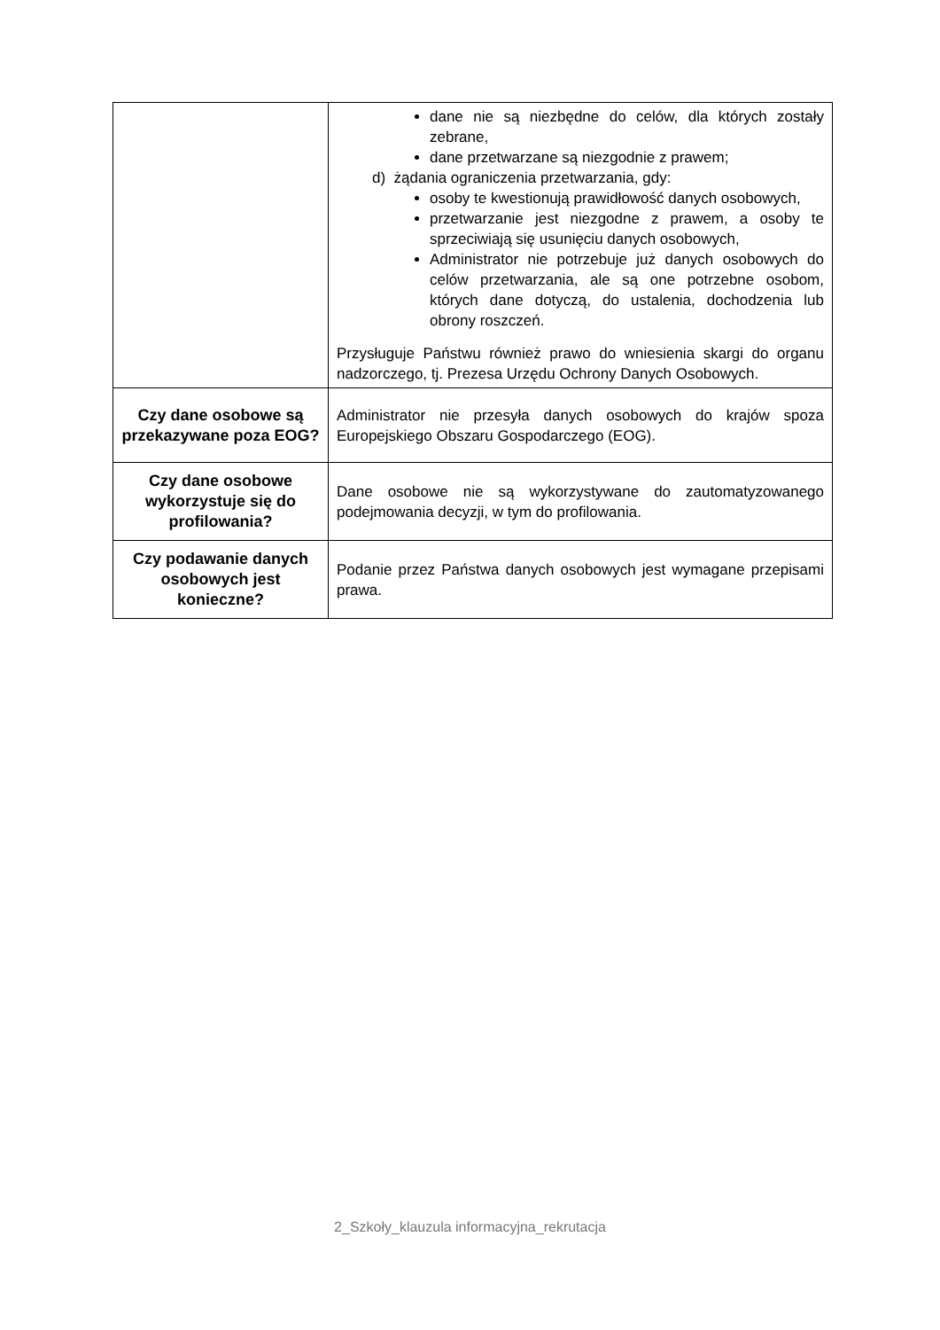| | dane nie są niezbędne do celów, dla których zostały zebrane, dane przetwarzane są niezgodnie z prawem; d) żądania ograniczenia przetwarzania, gdy: osoby te kwestionują prawidłowość danych osobowych, przetwarzanie jest niezgodne z prawem, a osoby te sprzeciwiają się usunięciu danych osobowych, Administrator nie potrzebuje już danych osobowych do celów przetwarzania, ale są one potrzebne osobom, których dane dotyczą, do ustalenia, dochodzenia lub obrony roszczeń. Przysługuje Państwu również prawo do wniesienia skargi do organu nadzorczego, tj. Prezesa Urzędu Ochrony Danych Osobowych. |
| Czy dane osobowe są przekazywane poza EOG? | Administrator nie przesyła danych osobowych do krajów spoza Europejskiego Obszaru Gospodarczego (EOG). |
| Czy dane osobowe wykorzystuje się do profilowania? | Dane osobowe nie są wykorzystywane do zautomatyzowanego podejmowania decyzji, w tym do profilowania. |
| Czy podawanie danych osobowych jest konieczne? | Podanie przez Państwa danych osobowych jest wymagane przepisami prawa. |
2_Szkoły_klauzula informacyjna_rekrutacja